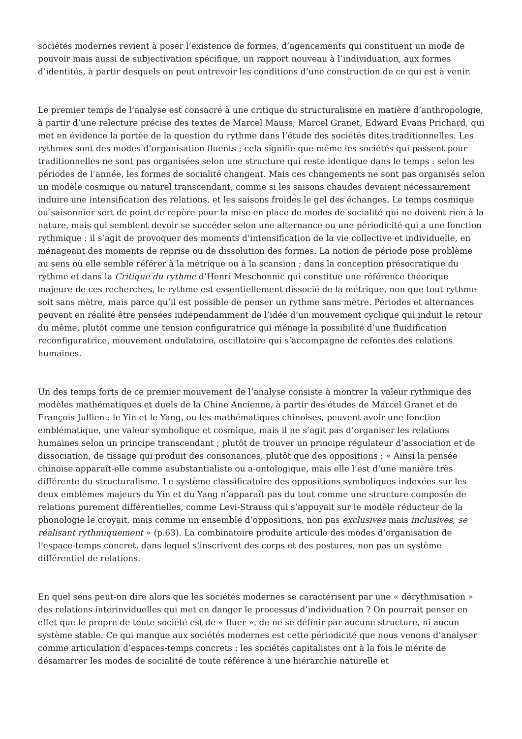sociétés modernes revient à poser l’existence de formes, d’agencements qui constituent un mode de pouvoir mais aussi de subjectivation spécifique, un rapport nouveau à l’individuation, aux formes d’identités, à partir desquels on peut entrevoir les conditions d’une construction de ce qui est à venir.
Le premier temps de l’analyse est consacré à une critique du structuralisme en matière d’anthropologie, à partir d’une relecture précise des textes de Marcel Mauss, Marcel Granet, Edward Evans Prichard, qui met en évidence la portée de la question du rythme dans l’étude des sociétés dites traditionnelles. Les rythmes sont des modes d’organisation fluents ; cela signifie que même les sociétés qui passent pour traditionnelles ne sont pas organisées selon une structure qui reste identique dans le temps : selon les périodes de l’année, les formes de socialité changent. Mais ces changements ne sont pas organisés selon un modèle cosmique ou naturel transcendant, comme si les saisons chaudes devaient nécessairement induire une intensification des relations, et les saisons froides le gel des échanges. Le temps cosmique ou saisonnier sert de point de repère pour la mise en place de modes de socialité qui ne doivent rien à la nature, mais qui semblent devoir se succéder selon une alternance ou une périodicité qui a une fonction rythmique : il s’agit de provoquer des moments d’intensification de la vie collective et individuelle, en ménageant des moments de reprise ou de dissolution des formes. La notion de période pose problème au sens où elle semble référer à la métrique ou à la scansion ; dans la conception présocratique du rythme et dans la Critique du rythme d’Henri Meschonnic qui constitue une référence théorique majeure de ces recherches, le rythme est essentiellement dissocié de la métrique, non que tout rythme soit sans mètre, mais parce qu’il est possible de penser un rythme sans mètre. Périodes et alternances peuvent en réalité être pensées indépendamment de l’idée d’un mouvement cyclique qui induit le retour du même, plutôt comme une tension configuratrice qui ménage la possibilité d’une fluidification reconfiguratrice, mouvement ondulatoire, oscillatoire qui s’accompagne de refontes des relations humaines.
Un des temps forts de ce premier mouvement de l’analyse consiste à montrer la valeur rythmique des modèles mathématiques et duels de la Chine Ancienne, à partir des études de Marcel Granet et de François Jullien : le Yin et le Yang, ou les mathématiques chinoises, peuvent avoir une fonction emblématique, une valeur symbolique et cosmique, mais il ne s’agit pas d’organiser les relations humaines selon un principe transcendant ; plutôt de trouver un principe régulateur d’association et de dissociation, de tissage qui produit des consonances, plutôt que des oppositions : « Ainsi la pensée chinoise apparaît-elle comme asubstantialiste ou a-ontologique, mais elle l’est d’une manière très différente du structuralisme. Le système classificatoire des oppositions symboliques indexées sur les deux emblèmes majeurs du Yin et du Yang n’apparaît pas du tout comme une structure composée de relations purement différentielles, comme Levi-Strauss qui s’appuyait sur le modèle réducteur de la phonologie le croyait, mais comme un ensemble d’oppositions, non pas exclusives mais inclusives, se réalisant rythmiquement » (p.63). La combinatoire produite articule des modes d’organisation de l’espace-temps concret, dans lequel s’inscrivent des corps et des postures, non pas un système différentiel de relations.
En quel sens peut-on dire alors que les sociétés modernes se caractérisent par une « dérythmisation » des relations interinviduelles qui met en danger le processus d’individuation ? On pourrait penser en effet que le propre de toute société est de « fluer », de ne se définir par aucune structure, ni aucun système stable. Ce qui manque aux sociétés modernes est cette périodicité que nous venons d’analyser comme articulation d’espaces-temps concrets : les sociétés capitalistes ont à la fois le mérite de désamarrer les modes de socialité de toute référence à une hiérarchie naturelle et